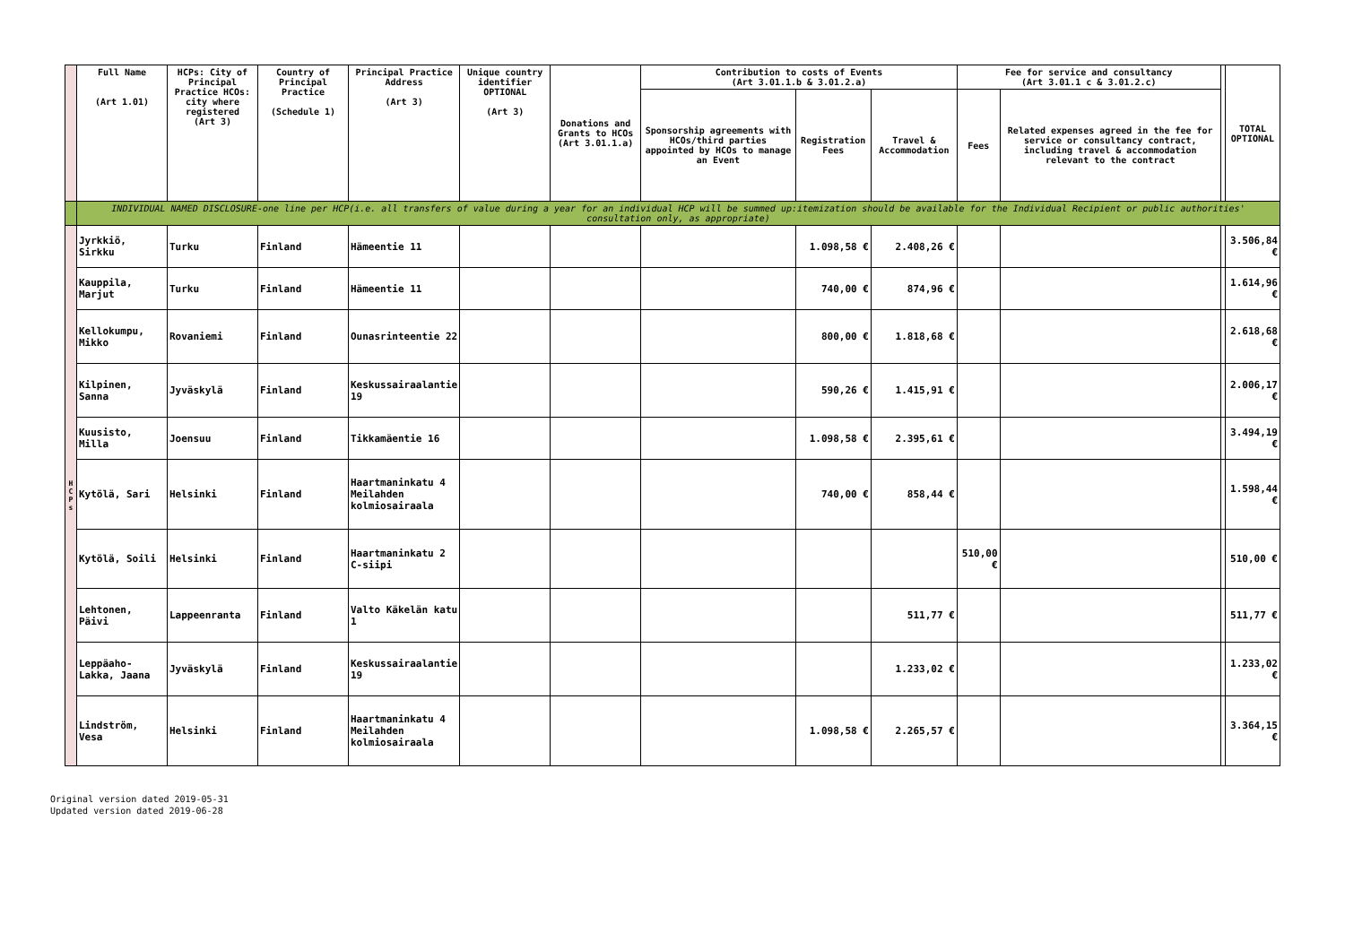| | Full Name (Art 1.01) | HCPs: City of Principal Practice HCOs: city where registered (Art 3) | Country of Principal Practice (Schedule 1) | Principal Practice Address (Art 3) | Unique country identifier OPTIONAL (Art 3) | Donations and Grants to HCOs (Art 3.01.1.a) | Contribution to costs of Events (Art 3.01.1.b & 3.01.2.a) | | | Fee for service and consultancy (Art 3.01.1 c & 3.01.2.c) | | | TOTAL OPTIONAL |
| | | | | | | | Sponsorship agreements with HCOs/third parties appointed by HCOs to manage an Event | Registration Fees | Travel & Accommodation | Fees | Related expenses agreed in the fee for service or consultancy contract, including travel & accommodation relevant to the contract | | |
| | INDIVIDUAL NAMED DISCLOSURE-one line per HCP(i.e. all transfers of value during a year for an individual HCP will be summed up:itemization should be available for the Individual Recipient or public authorities' consultation only, as appropriate) | | | | | | | | | | | | |
| H C P s | Jyrkkiö, Sirkku | Turku | Finland | Hämeentie 11 | | | | 1.098,58 € | 2.408,26 € | | | | 3.506,84 € |
| | Kauppila, Marjut | Turku | Finland | Hämeentie 11 | | | | 740,00 € | 874,96 € | | | | 1.614,96 € |
| | Kellokumpu, Mikko | Rovaniemi | Finland | Ounasrinteentie 22 | | | | 800,00 € | 1.818,68 € | | | | 2.618,68 € |
| | Kilpinen, Sanna | Jyväskylä | Finland | Keskussairaalantie 19 | | | | 590,26 € | 1.415,91 € | | | | 2.006,17 € |
| | Kuusisto, Milla | Joensuu | Finland | Tikkamäentie 16 | | | | 1.098,58 € | 2.395,61 € | | | | 3.494,19 € |
| | Kytölä, Sari | Helsinki | Finland | Haartmaninkatu 4 Meilahden kolmiosairaala | | | | 740,00 € | 858,44 € | | | | 1.598,44 € |
| | Kytölä, Soili | Helsinki | Finland | Haartmaninkatu 2 C-siipi | | | | | | 510,00 € | | | 510,00 € |
| | Lehtonen, Päivi | Lappeenranta | Finland | Valto Käkelän katu 1 | | | | | 511,77 € | | | | 511,77 € |
| | Leppäaho-Lakka, Jaana | Jyväskylä | Finland | Keskussairaalantie 19 | | | | | 1.233,02 € | | | | 1.233,02 € |
| | Lindström, Vesa | Helsinki | Finland | Haartmaninkatu 4 Meilahden kolmiosairaala | | | | 1.098,58 € | 2.265,57 € | | | | 3.364,15 € |
Original version dated 2019-05-31
Updated version dated 2019-06-28